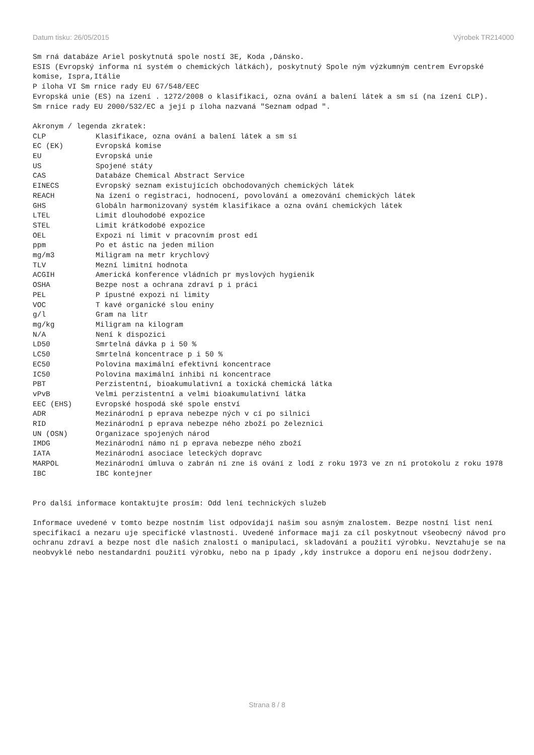Datum tisku: 26/05/2015 Výrobek TR214000
Sm rná databáze Ariel poskytnutá spole ností 3E, Koda ,Dánsko.
ESIS (Evropský informa ní systém o chemických látkách), poskytnutý Spole ným výzkumným centrem Evropské komise, Ispra,Itálie
P íloha VI Sm rnice rady EU 67/548/EEC
Evropská unie (ES) na ízení . 1272/2008 o klasifikaci, ozna ování a balení látek a sm sí (na ízení CLP).
Sm rnice rady EU 2000/532/EC a její p íloha nazvaná "Seznam odpad ".
Akronym / legenda zkratek:
| CLP | Klasifikace, ozna ování a balení látek a sm sí |
| EC (EK) | Evropská komise |
| EU | Evropská unie |
| US | Spojené státy |
| CAS | Databáze Chemical Abstract Service |
| EINECS | Evropský seznam existujících obchodovaných chemických látek |
| REACH | Na ízení o registraci, hodnocení, povolování a omezování chemických látek |
| GHS | Globáln harmonizovaný systém klasifikace a ozna ování chemických látek |
| LTEL | Limit dlouhodobé expozice |
| STEL | Limit krátkodobé expozice |
| OEL | Expozi ní limit v pracovním prost edí |
| ppm | Po et ástic na jeden milion |
| mg/m3 | Miligram na metr krychlový |
| TLV | Mezní limitní hodnota |
| ACGIH | Americká konference vládních pr myslových hygienik |
| OSHA | Bezpe nost a ochrana zdraví p i práci |
| PEL | P ípustné expozi ní limity |
| VOC | T kavé organické slou eniny |
| g/l | Gram na litr |
| mg/kg | Miligram na kilogram |
| N/A | Není k dispozici |
| LD50 | Smrtelná dávka p i 50 % |
| LC50 | Smrtelná koncentrace p i 50 % |
| EC50 | Polovina maximální efektivní koncentrace |
| IC50 | Polovina maximální inhibi ní koncentrace |
| PBT | Perzistentní, bioakumulativní a toxická chemická látka |
| vPvB | Velmi perzistentní a velmi bioakumulativní látka |
| EEC (EHS) | Evropské hospodá ské spole enství |
| ADR | Mezinárodní p eprava nebezpe ných v cí po silnici |
| RID | Mezinárodní p eprava nebezpe ného zboží po železnici |
| UN (OSN) | Organizace spojených národ |
| IMDG | Mezinárodní námo ní p eprava nebezpe ného zboží |
| IATA | Mezinárodní asociace leteckých dopravc |
| MARPOL | Mezinárodní úmluva o zabrán ní zne iš ování z lodí z roku 1973 ve zn ní protokolu z roku 1978 |
| IBC | IBC kontejner |
Pro další informace kontaktujte prosím: Odd lení technických služeb
Informace uvedené v tomto bezpe nostním list odpovídají našim sou asným znalostem. Bezpe nostní list není specifikací a nezaru uje specifické vlastnosti. Uvedené informace mají za cíl poskytnout všeobecný návod pro ochranu zdraví a bezpe nost dle našich znalostí o manipulaci, skladování a použití výrobku. Nevztahuje se na
neobvyklé nebo nestandardní použití výrobku, nebo na p ípady ,kdy instrukce a doporu ení nejsou dodrženy.
Strana 8 / 8